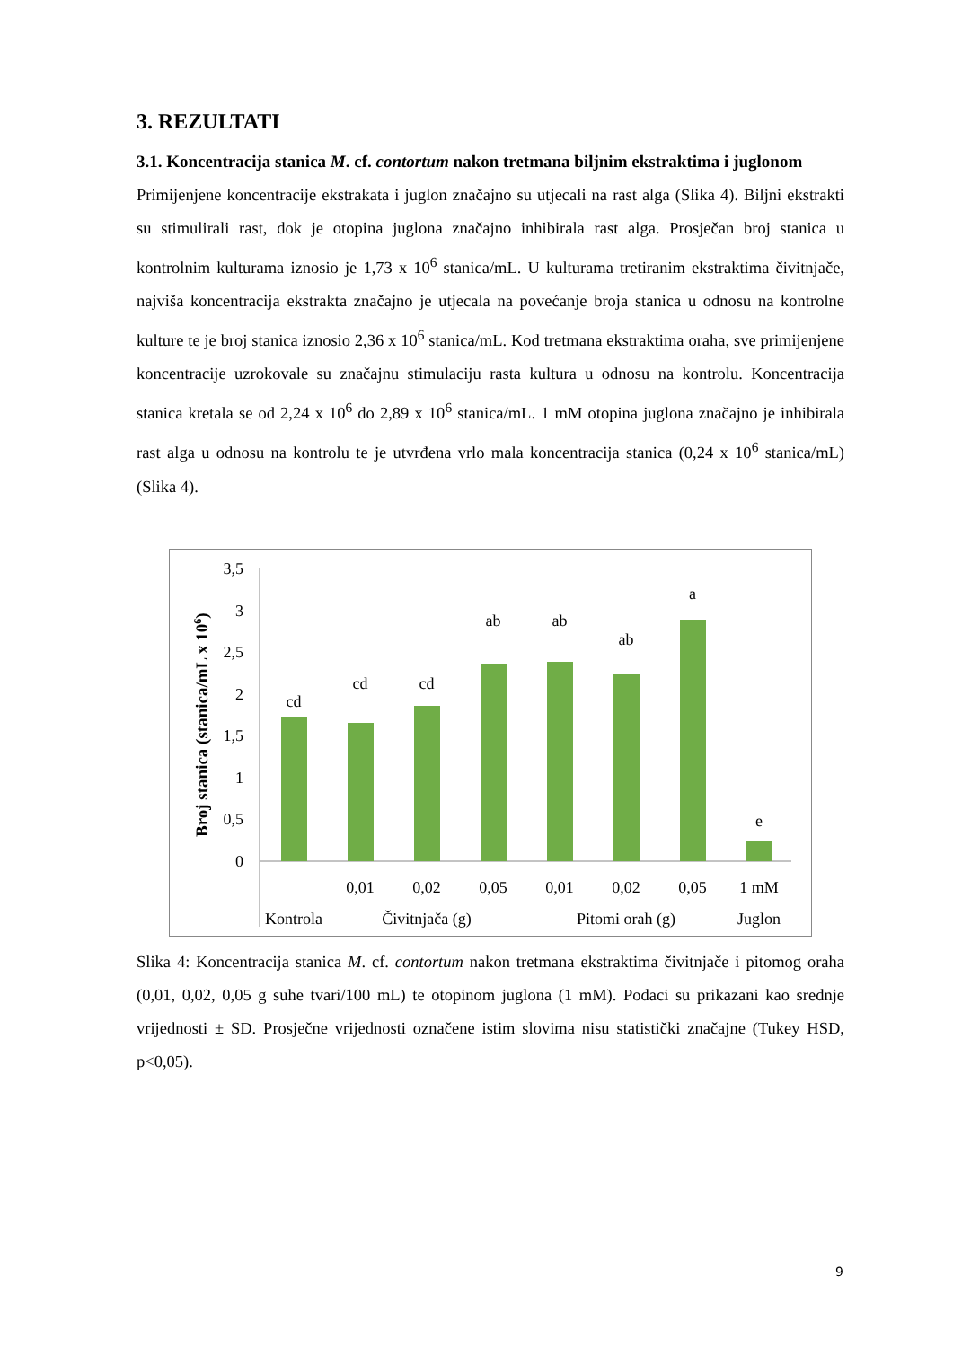3. REZULTATI
3.1. Koncentracija stanica M. cf. contortum nakon tretmana biljnim ekstraktima i juglonom
Primijenjene koncentracije ekstrakata i juglon značajno su utjecali na rast alga (Slika 4). Biljni ekstrakti su stimulirali rast, dok je otopina juglona značajno inhibirala rast alga. Prosječan broj stanica u kontrolnim kulturama iznosio je 1,73 x 10<sup>6</sup> stanica/mL. U kulturama tretiranim ekstraktima čivitnjače, najviša koncentracija ekstrakta značajno je utjecala na povećanje broja stanica u odnosu na kontrolne kulture te je broj stanica iznosio 2,36 x 10<sup>6</sup> stanica/mL. Kod tretmana ekstraktima oraha, sve primijenjene koncentracije uzrokovale su značajnu stimulaciju rasta kultura u odnosu na kontrolu. Koncentracija stanica kretala se od 2,24 x 10<sup>6</sup> do 2,89 x 10<sup>6</sup> stanica/mL. 1 mM otopina juglona značajno je inhibirala rast alga u odnosu na kontrolu te je utvrđena vrlo mala koncentracija stanica (0,24 x 10<sup>6</sup> stanica/mL) (Slika 4).
Broj stanica (stanica/mL x 106)
3,5
3
2,5
2
1,5
1
0,5
0
cd
cd
cd
ab
ab
ab
a
e
0,01
0,02
0,05
0,01
0,02
0,05
1 mM
Kontrola
Čivitnjača (g)
Pitomi orah (g)
Juglon
Slika 4: Koncentracija stanica M. cf. contortum nakon tretmana ekstraktima čivitnjače i pitomog oraha (0,01, 0,02, 0,05 g suhe tvari/100 mL) te otopinom juglona (1 mM). Podaci su prikazani kao srednje vrijednosti ± SD. Prosječne vrijednosti označene istim slovima nisu statistički značajne (Tukey HSD, p<0,05).
9